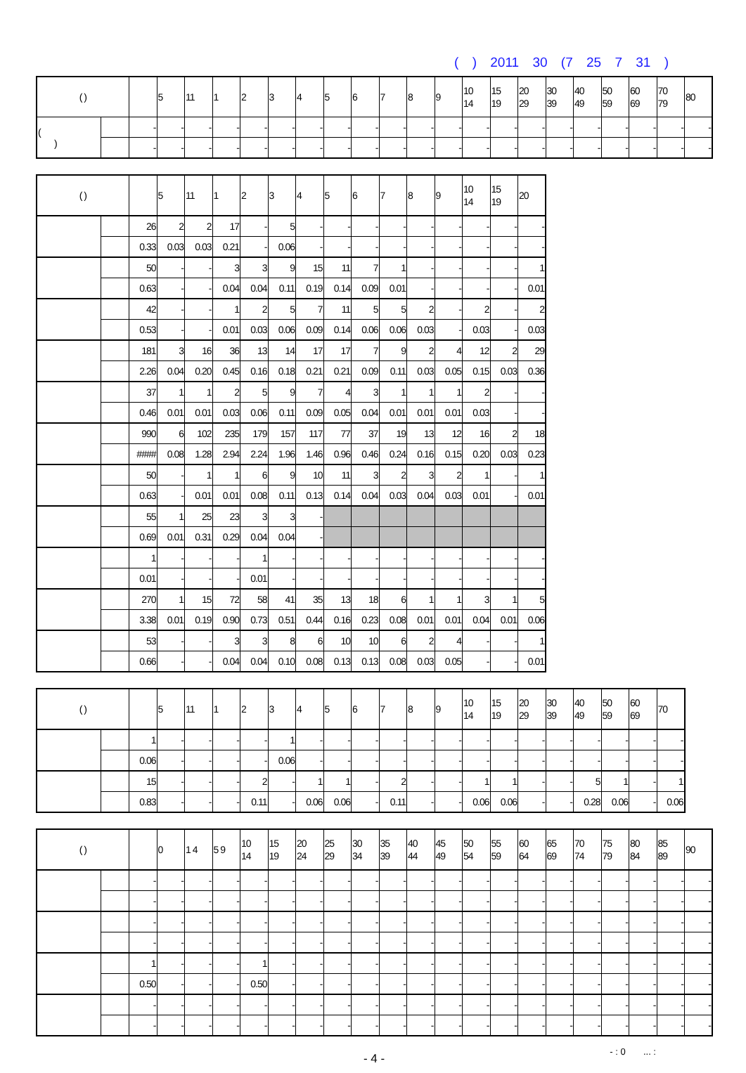( ) 2011 30 (7 25 7 31 )
| ( ) | | | 5 | 11 | 1 | 2 | 3 | 4 | 5 | 6 | 7 | 8 | 9 | 10 14 | 15 19 | 20 29 | 30 39 | 40 49 | 50 59 | 60 69 | 70 79 | 80 |
| --- | --- | --- | --- | --- | --- | --- | --- | --- | --- | --- | --- | --- | --- | --- | --- | --- | --- | --- | --- | --- | --- | --- |
| ( ) | | - | - | - | - | - | - | - | - | - | - | - | - | - | - | - | - | - | - | - | - | - |
| | | - | - | - | - | - | - | - | - | - | - | - | - | - | - | - | - | - | - | - | - | - |
| ( ) | | | 5 | 11 | 1 | 2 | 3 | 4 | 5 | 6 | 7 | 8 | 9 | 10 14 | 15 19 | 20 |
| --- | --- | --- | --- | --- | --- | --- | --- | --- | --- | --- | --- | --- | --- | --- | --- | --- |
| | | 26 | 2 | 2 | 17 | - | 5 | - | - | - | - | - | - | - | - | - |
| | | 0.33 | 0.03 | 0.03 | 0.21 | - | 0.06 | - | - | - | - | - | - | - | - | - |
| | | 50 | - | - | 3 | 3 | 9 | 15 | 11 | 7 | 1 | - | - | - | - | 1 |
| | | 0.63 | - | - | 0.04 | 0.04 | 0.11 | 0.19 | 0.14 | 0.09 | 0.01 | - | - | - | - | 0.01 |
| | | 42 | - | - | 1 | 2 | 5 | 7 | 11 | 5 | 5 | 2 | - | 2 | - | 2 |
| | | 0.53 | - | - | 0.01 | 0.03 | 0.06 | 0.09 | 0.14 | 0.06 | 0.06 | 0.03 | - | 0.03 | - | 0.03 |
| | | 181 | 3 | 16 | 36 | 13 | 14 | 17 | 17 | 7 | 9 | 2 | 4 | 12 | 2 | 29 |
| | | 2.26 | 0.04 | 0.20 | 0.45 | 0.16 | 0.18 | 0.21 | 0.21 | 0.09 | 0.11 | 0.03 | 0.05 | 0.15 | 0.03 | 0.36 |
| | | 37 | 1 | 1 | 2 | 5 | 9 | 7 | 4 | 3 | 1 | 1 | 1 | 2 | - | - |
| | | 0.46 | 0.01 | 0.01 | 0.03 | 0.06 | 0.11 | 0.09 | 0.05 | 0.04 | 0.01 | 0.01 | 0.01 | 0.03 | - | - |
| | | 990 | 6 | 102 | 235 | 179 | 157 | 117 | 77 | 37 | 19 | 13 | 12 | 16 | 2 | 18 |
| | | #### | 0.08 | 1.28 | 2.94 | 2.24 | 1.96 | 1.46 | 0.96 | 0.46 | 0.24 | 0.16 | 0.15 | 0.20 | 0.03 | 0.23 |
| | | 50 | - | 1 | 1 | 6 | 9 | 10 | 11 | 3 | 2 | 3 | 2 | 1 | - | 1 |
| | | 0.63 | - | 0.01 | 0.01 | 0.08 | 0.11 | 0.13 | 0.14 | 0.04 | 0.03 | 0.04 | 0.03 | 0.01 | - | 0.01 |
| | | 55 | 1 | 25 | 23 | 3 | 3 | - | | | | | | | | |
| | | 0.69 | 0.01 | 0.31 | 0.29 | 0.04 | 0.04 | - | | | | | | | | |
| | | 1 | - | - | - | 1 | - | - | - | - | - | - | - | - | - | - |
| | | 0.01 | - | - | - | 0.01 | - | - | - | - | - | - | - | - | - | - |
| | | 270 | 1 | 15 | 72 | 58 | 41 | 35 | 13 | 18 | 6 | 1 | 1 | 3 | 1 | 5 |
| | | 3.38 | 0.01 | 0.19 | 0.90 | 0.73 | 0.51 | 0.44 | 0.16 | 0.23 | 0.08 | 0.01 | 0.01 | 0.04 | 0.01 | 0.06 |
| | | 53 | - | - | 3 | 3 | 8 | 6 | 10 | 10 | 6 | 2 | 4 | - | - | 1 |
| | | 0.66 | - | - | 0.04 | 0.04 | 0.10 | 0.08 | 0.13 | 0.13 | 0.08 | 0.03 | 0.05 | - | - | 0.01 |
| ( ) | | | 5 | 11 | 1 | 2 | 3 | 4 | 5 | 6 | 7 | 8 | 9 | 10 14 | 15 19 | 20 29 | 30 39 | 40 49 | 50 59 | 60 69 | 70 |
| --- | --- | --- | --- | --- | --- | --- | --- | --- | --- | --- | --- | --- | --- | --- | --- | --- | --- | --- | --- | --- | --- |
| | | 1 | - | - | - | - | 1 | - | - | - | - | - | - | - | - | - | - | - | - | - | - |
| | | 0.06 | - | - | - | - | 0.06 | - | - | - | - | - | - | - | - | - | - | - | - | - | - |
| | | 15 | - | - | - | 2 | - | 1 | 1 | - | 2 | - | - | 1 | 1 | - | - | 5 | 1 | - | 1 |
| | | 0.83 | - | - | - | 0.11 | - | 0.06 | 0.06 | - | 0.11 | - | - | 0.06 | 0.06 | - | - | 0.28 | 0.06 | - | 0.06 |
| ( ) | | | 0 | 1 4 | 5 9 | 10 14 | 15 19 | 20 24 | 25 29 | 30 34 | 35 39 | 40 44 | 45 49 | 50 54 | 55 59 | 60 64 | 65 69 | 70 74 | 75 79 | 80 84 | 85 89 | 90 |
| --- | --- | --- | --- | --- | --- | --- | --- | --- | --- | --- | --- | --- | --- | --- | --- | --- | --- | --- | --- | --- | --- | --- |
| | | - | - | - | - | - | - | - | - | - | - | - | - | - | - | - | - | - | - | - | - | - |
| | | - | - | - | - | - | - | - | - | - | - | - | - | - | - | - | - | - | - | - | - | - |
| | | - | - | - | - | - | - | - | - | - | - | - | - | - | - | - | - | - | - | - | - | - |
| | | - | - | - | - | - | - | - | - | - | - | - | - | - | - | - | - | - | - | - | - | - |
| | | 1 | - | - | - | 1 | - | - | - | - | - | - | - | - | - | - | - | - | - | - | - | - |
| | | 0.50 | - | - | - | 0.50 | - | - | - | - | - | - | - | - | - | - | - | - | - | - | - | - |
| | | - | - | - | - | - | - | - | - | - | - | - | - | - | - | - | - | - | - | - | - | - |
| | | - | - | - | - | - | - | - | - | - | - | - | - | - | - | - | - | - | - | - | - | - |
- 4 -
- : 0 ... :